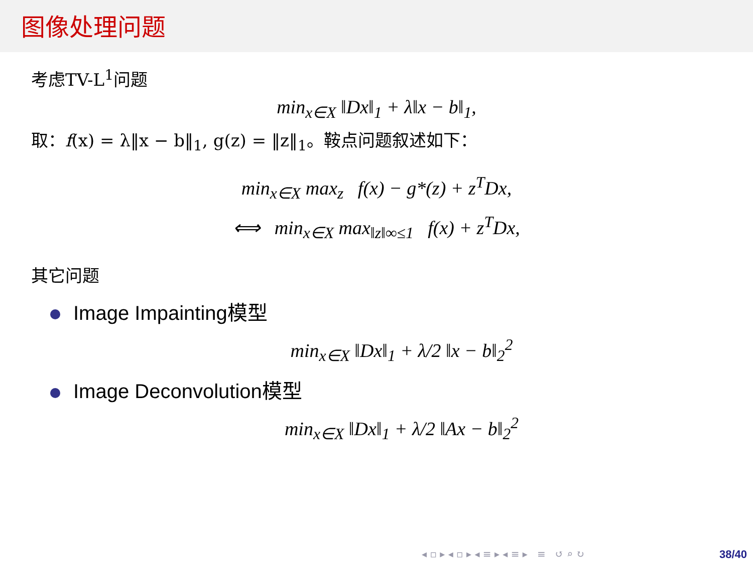图像处理问题
考虑TV-L<sup>1</sup>问题
min<sub>x∈X</sub> ‖Dx‖<sub>1</sub> + λ‖x − b‖<sub>1</sub>,
取：f(x) = λ‖x − b‖<sub>1</sub>, g(z) = ‖z‖<sub>1</sub>。鞍点问题叙述如下：
min<sub>x∈X</sub> max<sub>z</sub> f(x) − g*(z) + z<sup>T</sup>Dx,
⟺ min<sub>x∈X</sub> max<sub>‖z‖∞≤1</sub> f(x) + z<sup>T</sup>Dx,
其它问题
Image Impainting模型
min<sub>x∈X</sub> ‖Dx‖<sub>1</sub> + λ/2 ‖x − b‖<sub>2</sub><sup>2</sup>
Image Deconvolution模型
min<sub>x∈X</sub> ‖Dx‖<sub>1</sub> + λ/2 ‖Ax − b‖<sub>2</sub><sup>2</sup>
◂ ▫ ▸ ◂ ▫ ▸ ◂ ≡ ▸ ◂ ≡ ▸ ≡ ↺ ⌕ ↻
38/40